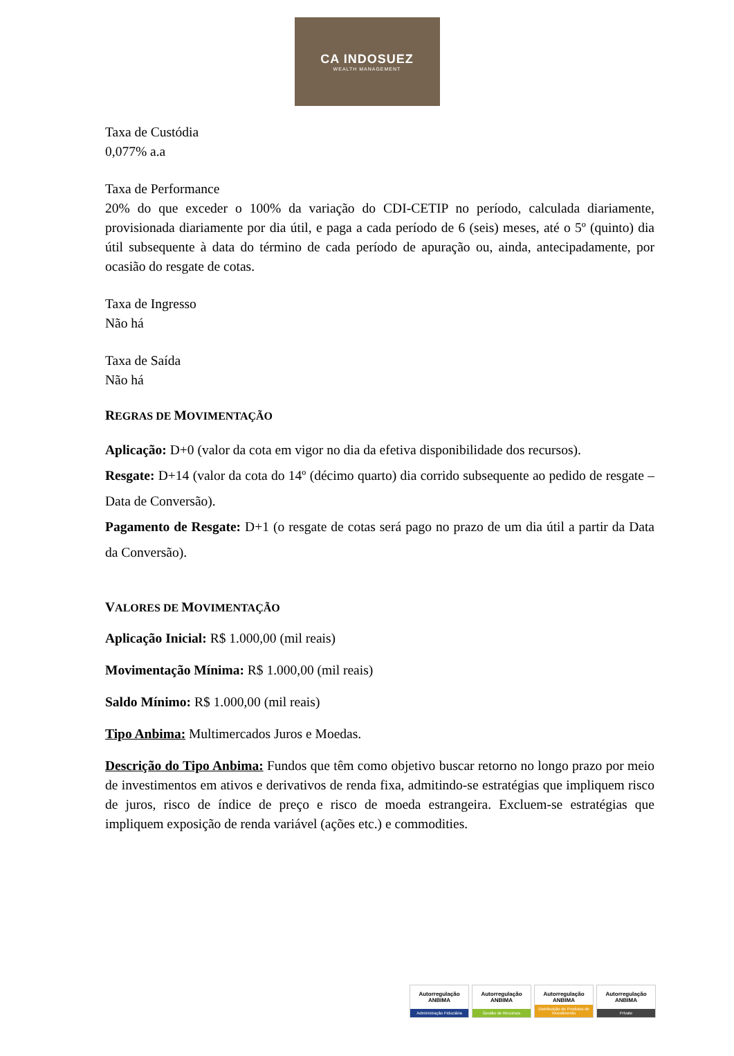CA INDOSUEZ
WEALTH MANAGEMENT
Taxa de Custódia
0,077% a.a
Taxa de Performance
20% do que exceder o 100% da variação do CDI-CETIP no período, calculada diariamente, provisionada diariamente por dia útil, e paga a cada período de 6 (seis) meses, até o 5º (quinto) dia útil subsequente à data do término de cada período de apuração ou, ainda, antecipadamente, por ocasião do resgate de cotas.
Taxa de Ingresso
Não há
Taxa de Saída
Não há
REGRAS DE MOVIMENTAÇÃO
Aplicação: D+0 (valor da cota em vigor no dia da efetiva disponibilidade dos recursos).
Resgate: D+14 (valor da cota do 14º (décimo quarto) dia corrido subsequente ao pedido de resgate – Data de Conversão).
Pagamento de Resgate: D+1 (o resgate de cotas será pago no prazo de um dia útil a partir da Data da Conversão).
VALORES DE MOVIMENTAÇÃO
Aplicação Inicial: R$ 1.000,00 (mil reais)
Movimentação Mínima: R$ 1.000,00 (mil reais)
Saldo Mínimo: R$ 1.000,00 (mil reais)
Tipo Anbima: Multimercados Juros e Moedas.
Descrição do Tipo Anbima: Fundos que têm como objetivo buscar retorno no longo prazo por meio de investimentos em ativos e derivativos de renda fixa, admitindo-se estratégias que impliquem risco de juros, risco de índice de preço e risco de moeda estrangeira. Excluem-se estratégias que impliquem exposição de renda variável (ações etc.) e commodities.
Autorregulação ANBIMA
Administração Fiduciária
Autorregulação ANBIMA
Gestão de Recursos
Autorregulação ANBIMA
Distribuição de Produtos de Investimento
Autorregulação ANBIMA
Private